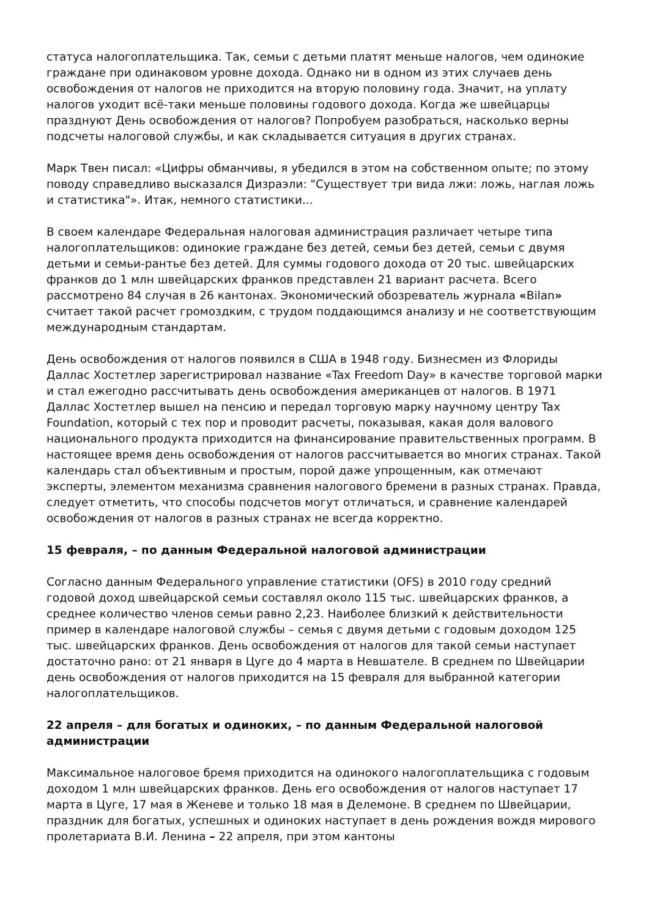статуса налогоплательщика. Так, семьи с детьми платят меньше налогов, чем одинокие граждане при одинаковом уровне дохода. Однако ни в одном из этих случаев день освобождения от налогов не приходится на вторую половину года. Значит, на уплату налогов уходит всё-таки меньше половины годового дохода. Когда же швейцарцы празднуют День освобождения от налогов? Попробуем разобраться, насколько верны подсчеты налоговой службы, и как складывается ситуация в других странах.
Марк Твен писал: «Цифры обманчивы, я убедился в этом на собственном опыте; по этому поводу справедливо высказался Дизраэли: "Существует три вида лжи: ложь, наглая ложь и статистика"». Итак, немного статистики...
В своем календаре Федеральная налоговая администрация различает четыре типа налогоплательщиков: одинокие граждане без детей, семьи без детей, семьи с двумя детьми и семьи-рантье без детей. Для суммы годового дохода от 20 тыс. швейцарских франков до 1 млн швейцарских франков представлен 21 вариант расчета. Всего рассмотрено 84 случая в 26 кантонах. Экономический обозреватель журнала «Bilan» считает такой расчет громоздким, с трудом поддающимся анализу и не соответствующим международным стандартам.
День освобождения от налогов появился в США в 1948 году. Бизнесмен из Флориды Даллас Хостетлер зарегистрировал название «Tax Freedom Day» в качестве торговой марки и стал ежегодно рассчитывать день освобождения американцев от налогов. В 1971 Даллас Хостетлер вышел на пенсию и передал торговую марку научному центру Tax Foundation, который с тех пор и проводит расчеты, показывая, какая доля валового национального продукта приходится на финансирование правительственных программ. В настоящее время день освобождения от налогов рассчитывается во многих странах. Такой календарь стал объективным и простым, порой даже упрощенным, как отмечают эксперты, элементом механизма сравнения налогового бремени в разных странах. Правда, следует отметить, что способы подсчетов могут отличаться, и сравнение календарей освобождения от налогов в разных странах не всегда корректно.
15 февраля, – по данным Федеральной налоговой администрации
Согласно данным Федерального управление статистики (OFS) в 2010 году средний годовой доход швейцарской семьи составлял около 115 тыс. швейцарских франков, а среднее количество членов семьи равно 2,23. Наиболее близкий к действительности пример в календаре налоговой службы – семья с двумя детьми с годовым доходом 125 тыс. швейцарских франков. День освобождения от налогов для такой семьи наступает достаточно рано: от 21 января в Цуге до 4 марта в Невшателе. В среднем по Швейцарии день освобождения от налогов приходится на 15 февраля для выбранной категории налогоплательщиков.
22 апреля – для богатых и одиноких, – по данным Федеральной налоговой администрации
Максимальное налоговое бремя приходится на одинокого налогоплательщика с годовым доходом 1 млн швейцарских франков. День его освобождения от налогов наступает 17 марта в Цуге, 17 мая в Женеве и только 18 мая в Делемоне. В среднем по Швейцарии, праздник для богатых, успешных и одиноких наступает в день рождения вождя мирового пролетариата В.И. Ленина – 22 апреля, при этом кантоны